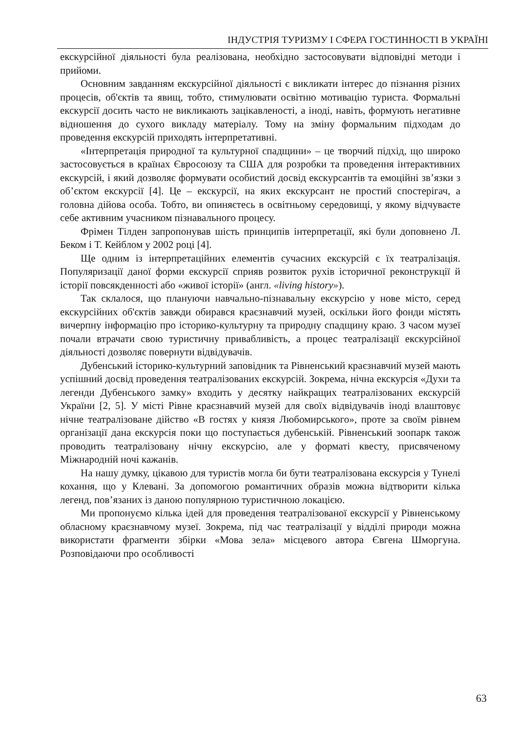ІНДУСТРІЯ ТУРИЗМУ І СФЕРА ГОСТИННОСТІ В УКРАЇНІ
екскурсійної діяльності була реалізована, необхідно застосовувати відповідні методи і прийоми.
Основним завданням екскурсійної діяльності є викликати інтерес до пізнання різних процесів, об'єктів та явищ, тобто, стимулювати освітню мотивацію туриста. Формальні екскурсії досить часто не викликають зацікавленості, а іноді, навіть, формують негативне відношення до сухого викладу матеріалу. Тому на зміну формальним підходам до проведення екскурсій приходять інтерпретативні.
«Інтерпретація природної та культурної спадщини» – це творчий підхід, що широко застосовується в країнах Євросоюзу та США для розробки та проведення інтерактивних екскурсій, і який дозволяє формувати особистий досвід екскурсантів та емоційні зв’язки з об’єктом екскурсії [4]. Це – екскурсії, на яких екскурсант не простий спостерігач, а головна дійова особа. Тобто, ви опиняєтесь в освітньому середовищі, у якому відчуваєте себе активним учасником пізнавального процесу.
Фрімен Тілден запропонував шість принципів інтерпретації, які були доповнено Л. Беком і Т. Кейблом у 2002 році [4].
Ще одним із інтерпретаційних елементів сучасних екскурсій є їх театралізація. Популяризації даної форми екскурсії сприяв розвиток рухів історичної реконструкції й історії повсякденності або «живої історії» (англ. «living history»).
Так склалося, що плануючи навчально-пізнавальну екскурсію у нове місто, серед екскурсійних об'єктів завжди обирався краєзнавчий музей, оскільки його фонди містять вичерпну інформацію про історико-культурну та природну спадщину краю. З часом музеї почали втрачати свою туристичну привабливість, а процес театралізації екскурсійної діяльності дозволяє повернути відвідувачів.
Дубенський історико-культурний заповідник та Рівненський краєзнавчий музей мають успішний досвід проведення театралізованих екскурсій. Зокрема, нічна екскурсія «Духи та легенди Дубенського замку» входить у десятку найкращих театралізованих екскурсій України [2, 5]. У місті Рівне краєзнавчий музей для своїх відвідувачів іноді влаштовує нічне театралізоване дійство «В гостях у князя Любомирського», проте за своїм рівнем організації дана екскурсія поки що поступається дубенській. Рівненський зоопарк також проводить театралізовану нічну екскурсію, але у форматі квесту, присвяченому Міжнародній ночі кажанів.
На нашу думку, цікавою для туристів могла би бути театралізована екскурсія у Тунелі кохання, що у Клевані. За допомогою романтичних образів можна відтворити кілька легенд, пов’язаних із даною популярною туристичною локацією.
Ми пропонуємо кілька ідей для проведення театралізованої екскурсії у Рівненському обласному краєзнавчому музеї. Зокрема, під час театралізації у відділі природи можна використати фрагменти збірки «Мова зела» місцевого автора Євгена Шморгуна. Розповідаючи про особливості
63